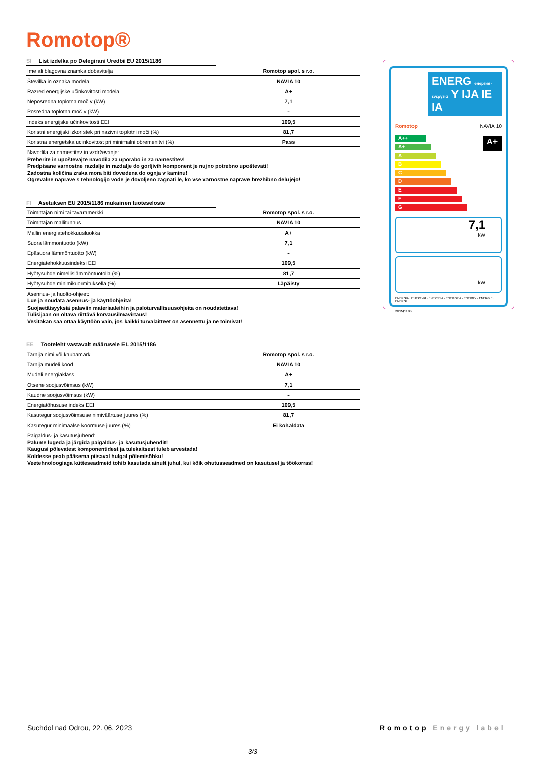Romotop®
SI List izdelka po Delegirani Uredbi EU 2015/1186
| Ime ali blagovna znamka dobavitelja | Romotop spol. s r.o. |
| Številka in oznaka modela | NAVIA 10 |
| Razred energijske učinkovitosti modela | A+ |
| Neposredna toplotna moč v (kW) | 7,1 |
| Posredna toplotna moč v (kW) | - |
| Indeks energijske učinkovitosti EEI | 109,5 |
| Koristni energijski izkoristek pri nazivni toplotni moči (%) | 81,7 |
| Koristna energetska ucinkovitost pri minimalni obremenitvi (%) | Pass |
Navodila za namestitev in vzdrževanje:
Preberite in upoštevajte navodila za uporabo in za namestitev!
Predpisane varnostne razdalje in razdalje do gorljivih komponent je nujno potrebno upoštevati!
Zadostna količina zraka mora biti dovedena do ognja v kaminu!
Ogrevalne naprave s tehnologijo vode je dovoljeno zagnati le, ko vse varnostne naprave brezhibno delujejo!
FI Asetuksen EU 2015/1186 mukainen tuoteseloste
| Toimittajan nimi tai tavaramerkki | Romotop spol. s r.o. |
| Toimittajan mallitunnus | NAVIA 10 |
| Mallin energiatehokkuusluokka | A+ |
| Suora lämmöntuotto (kW) | 7,1 |
| Epäsuora lämmöntuotto (kW) | - |
| Energiatehokkuusindeksi EEI | 109,5 |
| Hyötysuhde nimellislämmöntuotolla (%) | 81,7 |
| Hyötysuhde minimikuormituksella (%) | Läpäisty |
Asennus- ja huolto-ohjeet:
Lue ja noudata asennus- ja käyttöohjeita!
Suojaetäisyyksiä palaviin materiaaleihin ja paloturvallisuusohjeita on noudatettava!
Tulisijaan on oltava riittävä korvausilmavirtaus!
Vesitakan saa ottaa käyttöön vain, jos kaikki turvalaitteet on asennettu ja ne toimivat!
EE Tooteleht vastavalt määrusele EL 2015/1186
| Tarnija nimi või kaubamärk | Romotop spol. s r.o. |
| Tarnija mudeli kood | NAVIA 10 |
| Mudeli energiaklass | A+ |
| Otsene soojusvõimsus (kW) | 7,1 |
| Kaudne soojusvõimsus (kW) | - |
| Energiatõhususe indeks EEI | 109,5 |
| Kasutegur soojusvõimsuse nimiväärtuse juures (%) | 81,7 |
| Kasutegur minimaalse koormuse juures (%) | Ei kohaldata |
Paigaldus- ja kasutusjuhend:
Palume lugeda ja järgida paigaldus- ja kasutusjuhendit!
Kaugusi põlevatest komponentidest ja tulekaitsest tuleb arvestada!
Koldesse peab pääsema piisaval hulgal põlemisõhku!
Veetehnoloogiaga kütteseadmeid tohib kasutada ainult juhul, kui kõik ohutusseadmed on kasutusel ja töökorras!
ENERG енергия · ενεργεια Y IJA IE IA
Romotop NAVIA 10
A++
A+
A
B
C
D
E
F
G
A+
7,1
kW
kW
ENERGIA · ЕНЕРГИЯ · ΕΝΕΡΓΕΙΑ · ENERGIJA · ENERGY · ENERGIE · ENERGI
2015/1186
Suchdol nad Odrou, 22. 06. 2023
Romotop Energy label
3/3